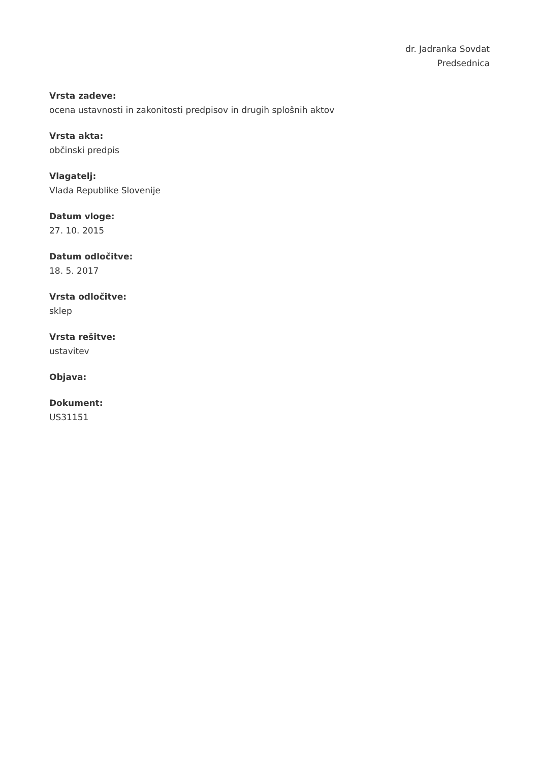dr. Jadranka Sovdat
Predsednica
Vrsta zadeve:
ocena ustavnosti in zakonitosti predpisov in drugih splošnih aktov
Vrsta akta:
občinski predpis
Vlagatelj:
Vlada Republike Slovenije
Datum vloge:
27. 10. 2015
Datum odločitve:
18. 5. 2017
Vrsta odločitve:
sklep
Vrsta rešitve:
ustavitev
Objava:
Dokument:
US31151